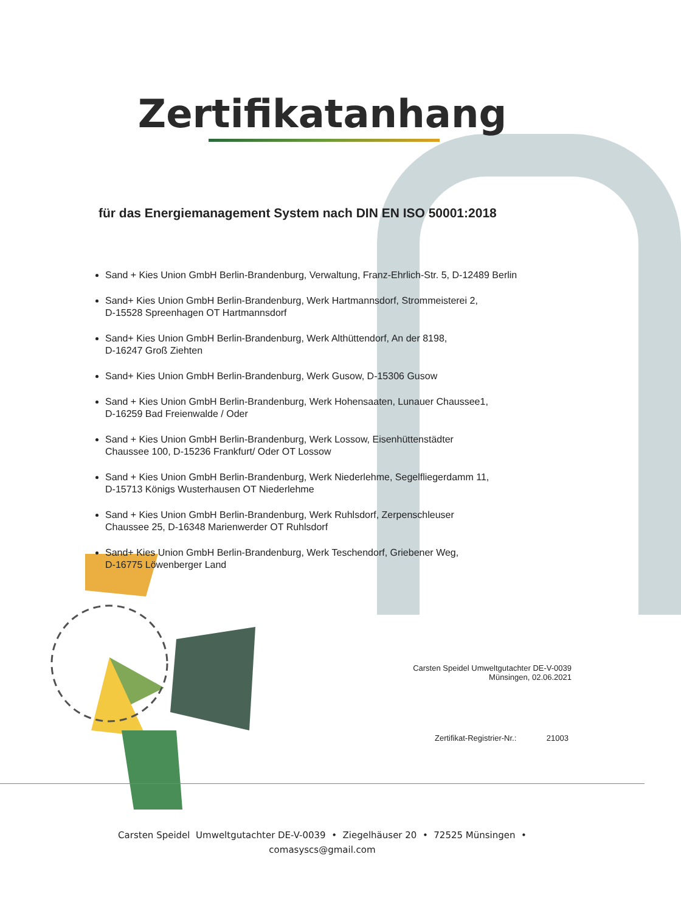Zertifikatanhang
für das Energiemanagement System nach DIN EN ISO 50001:2018
Sand + Kies Union GmbH Berlin-Brandenburg, Verwaltung, Franz-Ehrlich-Str. 5, D-12489 Berlin
Sand+ Kies Union GmbH Berlin-Brandenburg, Werk Hartmannsdorf, Strommeisterei 2,
D-15528 Spreenhagen OT Hartmannsdorf
Sand+ Kies Union GmbH Berlin-Brandenburg, Werk Althüttendorf, An der 8198,
D-16247 Groß Ziehten
Sand+ Kies Union GmbH Berlin-Brandenburg, Werk Gusow, D-15306 Gusow
Sand + Kies Union GmbH Berlin-Brandenburg, Werk Hohensaaten, Lunauer Chaussee1,
D-16259 Bad Freienwalde / Oder
Sand + Kies Union GmbH Berlin-Brandenburg, Werk Lossow, Eisenhüttenstädter
Chaussee 100, D-15236 Frankfurt/ Oder OT Lossow
Sand + Kies Union GmbH Berlin-Brandenburg, Werk Niederlehme, Segelfliegerdamm 11,
D-15713 Königs Wusterhausen OT Niederlehme
Sand + Kies Union GmbH Berlin-Brandenburg, Werk Ruhlsdorf, Zerpenschleuser
Chaussee 25, D-16348 Marienwerder OT Ruhlsdorf
Sand+ Kies Union GmbH Berlin-Brandenburg, Werk Teschendorf, Griebener Weg,
D-16775 Löwenberger Land
Carsten Speidel Umweltgutachter DE-V-0039
Münsingen, 02.06.2021
Zertifikat-Registrier-Nr.: 21003
Carsten Speidel Umweltgutachter DE-V-0039 • Ziegelhäuser 20 • 72525 Münsingen •
comasyscs@gmail.com